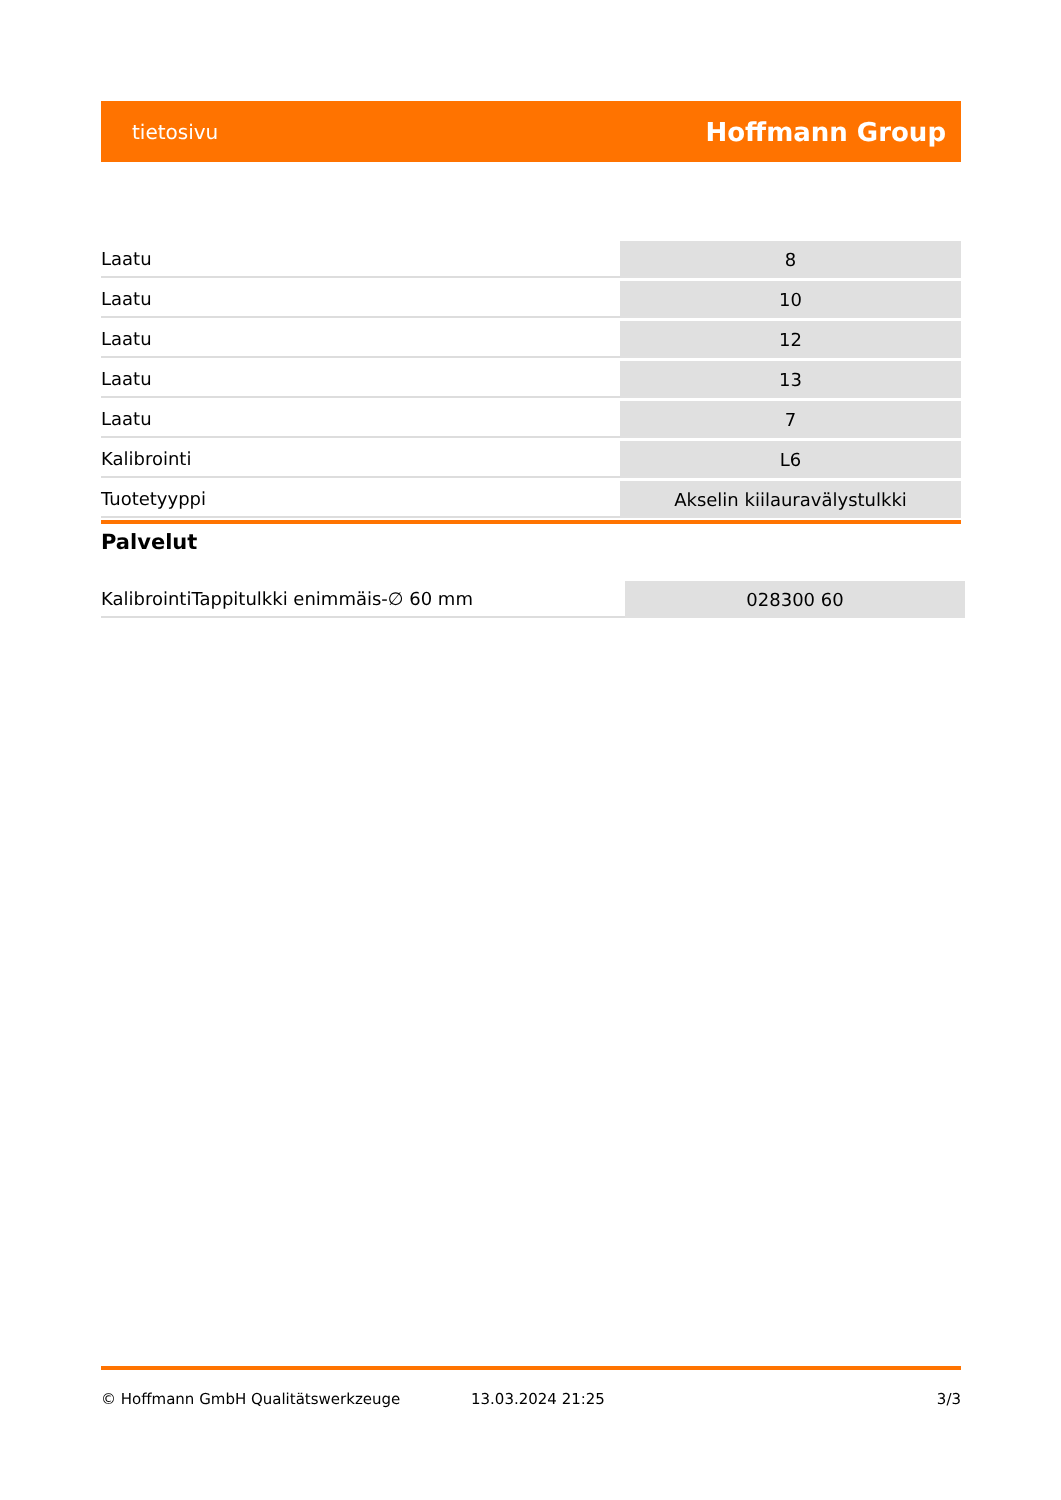tietosivu Hoffmann Group
| Laatu | 8 |
| Laatu | 10 |
| Laatu | 12 |
| Laatu | 13 |
| Laatu | 7 |
| Kalibrointi | L6 |
| Tuotetyyppi | Akselin kiilauravälystulkki |
Palvelut
| KalibrointiTappitulkki enimmäis-∅ 60 mm | 028300 60 |
© Hoffmann GmbH Qualitätswerkzeuge 13.03.2024 21:25 3/3